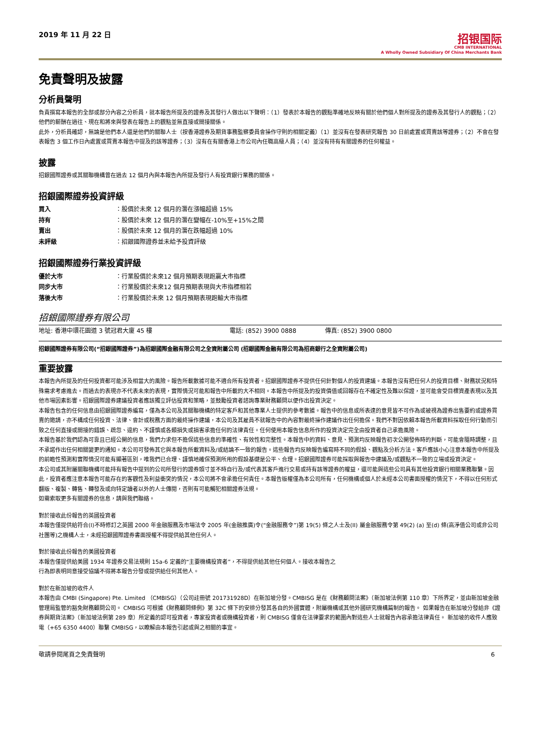2019 年 11 月 22 日
招银国际
CMB INTERNATIONAL
A Wholly Owned Subsidiary Of China Merchants Bank
免責聲明及披露
分析員聲明
負責撰寫本報告的全部或部分內容之分析員，就本報告所提及的證券及其發行人做出以下聲明：（1）發表於本報告的觀點準確地反映有關於他們個人對所提及的證券及其發行人的觀點；（2）他們的薪酬在過往、現在和將來與發表在報告上的觀點並無直接或間接關係。
此外，分析員確認，無論是他們本人還是他們的關聯人士（按香港證券及期貨事務監察委員會操作守則的相關定義）（1）並沒有在發表研究報告 30 日前處置或買賣該等證券；（2）不會在發表報告 3 個工作日內處置或買賣本報告中提及的該等證券；（3）沒有在有關香港上市公司內任職高級人員；（4）並沒有持有有關證券的任何權益。
披露
招銀國際證券或其關聯機構曾在過去 12 個月內與本報告內所提及發行人有投資銀行業務的關係。
招銀國際證券投資評級
| 買入 | ：股價於未來 12 個月的潛在漲幅超過 15% |
| 持有 | ：股價於未來 12 個月的潛在變幅在-10%至+15%之間 |
| 賣出 | ：股價於未來 12 個月的潛在跌幅超過 10% |
| 未評級 | ：招銀國際證券並未給予投資評級 |
招銀國際證券行業投資評級
| 優於大市 | ：行業股價於未來12 個月預期表現跑贏大市指標 |
| 同步大市 | ：行業股價於未來12 個月預期表現與大市指標相若 |
| 落後大市 | ：行業股價於未來 12 個月預期表現跑輸大市指標 |
招銀國際證券有限公司
地址: 香港中環花園道 3 號冠君大廈 45 樓 電話: (852) 3900 0888 傳真: (852) 3900 0800
招銀國際證券有限公司(“招銀國際證券”)為招銀國際金融有限公司之全資附屬公司 (招銀國際金融有限公司為招商銀行之全資附屬公司)
重要披露
本報告內所提及的任何投資都可能涉及相當大的風險。報告所載數據可能不適合所有投資者。招銀國際證券不提供任何針對個人的投資建議。本報告沒有把任何人的投資目標、財務狀況和特殊需求考慮進去。而過去的表現亦不代表未來的表現，實際情況可能和報告中所載的大不相同。本報告中所提及的投資價值或回報存在不確定性及難以保證，並可能會受目標資產表現以及其他市場因素影響。招銀國際證券建議投資者應該獨立評估投資和策略，並鼓勵投資者諮詢專業財務顧問以便作出投資決定。
本報告包含的任何信息由招銀國際證券編寫，僅為本公司及其關聯機構的特定客戶和其他專業人士提供的參考數據。報告中的信息或所表達的意見皆不可作為或被視為證券出售要約或證券買賣的邀請，亦不構成任何投資、法律、會計或稅務方面的最終操作建議，本公司及其雇員不就報告中的內容對最終操作建議作出任何擔保。我們不對因依賴本報告所載資料採取任何行動而引致之任何直接或間接的錯誤、疏忽、違約、不謹慎或各類損失或損害承擔任何的法律責任。任何使用本報告信息所作的投資決定完全由投資者自己承擔風險。
本報告基於我們認為可靠且已經公開的信息，我們力求但不擔保這些信息的準確性、有效性和完整性。本報告中的資料、意見、預測均反映報告初次公開發佈時的判斷，可能會隨時調整，且不承諾作出任何相關變更的通知。本公司可發佈其它與本報告所載資料及/或結論不一致的報告。這些報告均反映報告編寫時不同的假設、觀點及分析方法。客戶應該小心注意本報告中所提及的前瞻性預測和實際情況可能有顯著區別，唯我們已合理、謹慎地確保預測所用的假設基礎是公平、合理。招銀國際證券可能採取與報告中建議及/或觀點不一致的立場或投資決定。
本公司或其附屬關聯機構可能持有報告中提到的公司所發行的證券頭寸並不時自行及/或代表其客戶進行交易或持有該等證券的權益，還可能與這些公司具有其他投資銀行相關業務聯繫。因此，投資者應注意本報告可能存在的客觀性及利益衝突的情況，本公司將不會承擔任何責任。本報告版權僅為本公司所有，任何機構或個人於未經本公司書面授權的情況下，不得以任何形式翻版、複製、轉售、轉發及或向特定讀者以外的人士傳閱，否則有可能觸犯相關證券法規。
如需索取更多有關證券的信息，請與我們聯絡。
對於接收此份報告的英國投資者
本報告僅提供給符合(I)不時修訂之英國 2000 年金融服務及市場法令 2005 年(金融推廣)令(“金融服務令”)第 19(5) 條之人士及(II) 屬金融服務令第 49(2) (a) 至(d) 條(高淨值公司或非公司社團等)之機構人士，未經招銀國際證券書面授權不得提供給其他任何人。
對於接收此份報告的美國投資者
本報告僅提供給美國 1934 年證券交易法規則 15a-6 定義的“主要機構投資者”，不得提供給其他任何個人。接收本報告之
行為即表明同意接受協議不得將本報告分發或提供給任何其他人。
對於在新加坡的收件人
本報告由 CMBI (Singapore) Pte. Limited （CMBISG）（公司註冊號 201731928D）在新加坡分發。CMBISG 是在《財務顧問法案》（新加坡法例第 110 章）下所界定，並由新加坡金融管理局監管的豁免財務顧問公司。 CMBISG 可根據《財務顧問條例》第 32C 條下的安排分發其各自的外國實體，附屬機構或其他外國研究機構篇制的報告。 如果報告在新加坡分發給非《證券與期貨法案》（新加坡法例第 289 章）所定義的認可投資者，專家投資者或機構投資者，則 CMBISG 僅會在法律要求的範圍內對這些人士就報告內容承擔法律責任。 新加坡的收件人應致電（+65 6350 4400）聯繫 CMBISG，以瞭解由本報告引起或與之相關的事宜。
敬請參閱尾頁之免責聲明 6